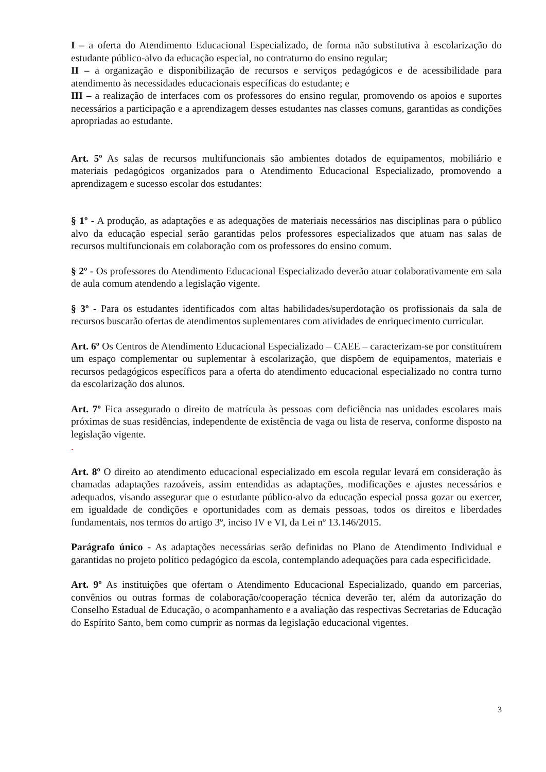I – a oferta do Atendimento Educacional Especializado, de forma não substitutiva à escolarização do estudante público-alvo da educação especial, no contraturno do ensino regular;
II – a organização e disponibilização de recursos e serviços pedagógicos e de acessibilidade para atendimento às necessidades educacionais específicas do estudante; e
III – a realização de interfaces com os professores do ensino regular, promovendo os apoios e suportes necessários a participação e a aprendizagem desses estudantes nas classes comuns, garantidas as condições apropriadas ao estudante.
Art. 5º As salas de recursos multifuncionais são ambientes dotados de equipamentos, mobiliário e materiais pedagógicos organizados para o Atendimento Educacional Especializado, promovendo a aprendizagem e sucesso escolar dos estudantes:
§ 1º - A produção, as adaptações e as adequações de materiais necessários nas disciplinas para o público alvo da educação especial serão garantidas pelos professores especializados que atuam nas salas de recursos multifuncionais em colaboração com os professores do ensino comum.
§ 2º - Os professores do Atendimento Educacional Especializado deverão atuar colaborativamente em sala de aula comum atendendo a legislação vigente.
§ 3º - Para os estudantes identificados com altas habilidades/superdotação os profissionais da sala de recursos buscarão ofertas de atendimentos suplementares com atividades de enriquecimento curricular.
Art. 6º Os Centros de Atendimento Educacional Especializado – CAEE – caracterizam-se por constituírem um espaço complementar ou suplementar à escolarização, que dispõem de equipamentos, materiais e recursos pedagógicos específicos para a oferta do atendimento educacional especializado no contra turno da escolarização dos alunos.
Art. 7º Fica assegurado o direito de matrícula às pessoas com deficiência nas unidades escolares mais próximas de suas residências, independente de existência de vaga ou lista de reserva, conforme disposto na legislação vigente.
.
Art. 8º O direito ao atendimento educacional especializado em escola regular levará em consideração às chamadas adaptações razoáveis, assim entendidas as adaptações, modificações e ajustes necessários e adequados, visando assegurar que o estudante público-alvo da educação especial possa gozar ou exercer, em igualdade de condições e oportunidades com as demais pessoas, todos os direitos e liberdades fundamentais, nos termos do artigo 3º, inciso IV e VI, da Lei nº 13.146/2015.
Parágrafo único - As adaptações necessárias serão definidas no Plano de Atendimento Individual e garantidas no projeto político pedagógico da escola, contemplando adequações para cada especificidade.
Art. 9º As instituições que ofertam o Atendimento Educacional Especializado, quando em parcerias, convênios ou outras formas de colaboração/cooperação técnica deverão ter, além da autorização do Conselho Estadual de Educação, o acompanhamento e a avaliação das respectivas Secretarias de Educação do Espírito Santo, bem como cumprir as normas da legislação educacional vigentes.
3